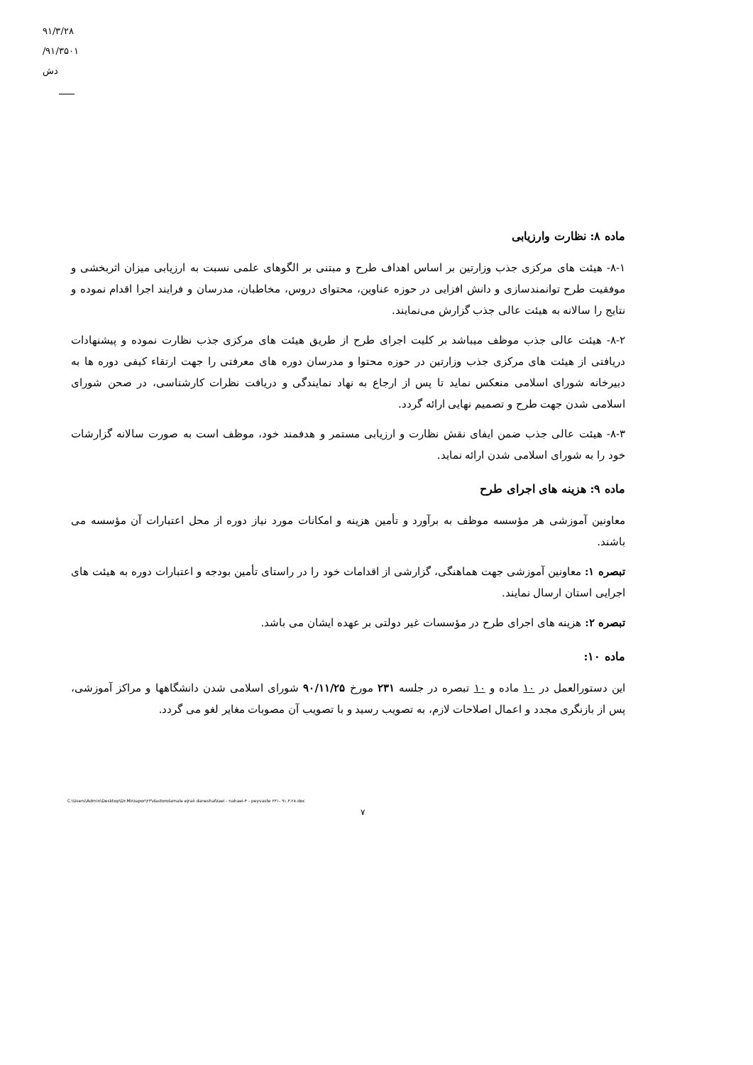۹۱/۳/۲۸
۹۱/۳۵۰۱/دش
ماده ۸: نظارت وارزیابی
۸-۱- هیئت های مرکزی جذب وزارتین بر اساس اهداف طرح و مبتنی بر الگوهای علمی نسبت به ارزیابی میزان اثربخشی و موفقیت طرح توانمندسازی و دانش افزایی در حوزه عناوین، محتوای دروس، مخاطبان، مدرسان و فرایند اجرا اقدام نموده و نتایج را سالانه به هیئت عالی جذب گزارش می‌نمایند.
۸-۲- هیئت عالی جذب موظف میباشد بر کلیت اجرای طرح از طریق هیئت های مرکزی جذب نظارت نموده و پیشنهادات دریافتی از هیئت های مرکزی جذب وزارتین در حوزه محتوا و مدرسان دوره های معرفتی را جهت ارتقاء کیفی دوره ها به دبیرخانه شورای اسلامی منعکس نماید تا پس از ارجاع به نهاد نمایندگی و دریافت نظرات کارشناسی، در صحن شورای اسلامی شدن جهت طرح و تصمیم نهایی ارائه گردد.
۸-۳- هیئت عالی جذب ضمن ایفای نقش نظارت و ارزیابی مستمر و هدفمند خود، موظف است به صورت سالانه گزارشات خود را به شورای اسلامی شدن ارائه نماید.
ماده ۹: هزینه های اجرای طرح
معاونین آموزشی هر مؤسسه موظف به برآورد و تأمین هزینه و امکانات مورد نیاز دوره از محل اعتبارات آن مؤسسه می باشند.
تبصره ۱: معاونین آموزشی جهت هماهنگی، گزارشی از اقدامات خود را در راستای تأمین بودجه و اعتبارات دوره به هیئت های اجرایی استان ارسال نمایند.
تبصره ۲: هزینه های اجرای طرح در مؤسسات غیر دولتی بر عهده ایشان می باشد.
ماده ۱۰:
این دستورالعمل در ۱۰ ماده و ۱۰ تبصره در جلسه ۲۳۱ مورخ ۹۰/۱۱/۲۵ شورای اسلامی شدن دانشگاهها و مراکز آموزشی، پس از بازنگری مجدد و اعمال اصلاحات لازم، به تصویب رسید و با تصویب آن مصوبات مغایر لغو می گردد.
C:\Users\Admin\Desktop\Dr.Mirzapor\۲۳\dastorolamale ejraii daneshafzaei - nahaei-۴ - peyvaste ۲۳۱- ۹۱.۳.۲۸.doc
۷